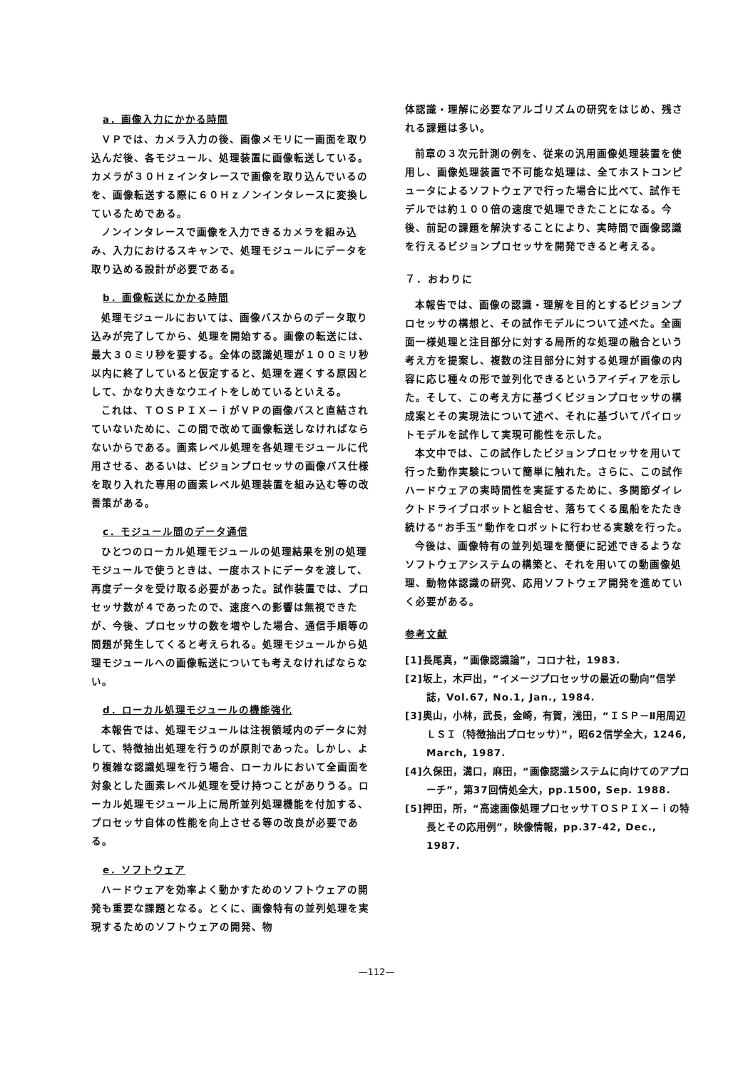a．画像入力にかかる時間
ＶＰでは、カメラ入力の後、画像メモリに一画面を取り込んだ後、各モジュール、処理装置に画像転送している。カメラが３０Ｈｚインタレースで画像を取り込んでいるのを、画像転送する際に６０Ｈｚノンインタレースに変換しているためである。
ノンインタレースで画像を入力できるカメラを組み込み、入力におけるスキャンで、処理モジュールにデータを取り込める設計が必要である。
b．画像転送にかかる時間
処理モジュールにおいては、画像バスからのデータ取り込みが完了してから、処理を開始する。画像の転送には、最大３０ミリ秒を要する。全体の認識処理が１００ミリ秒以内に終了していると仮定すると、処理を遅くする原因として、かなり大きなウエイトをしめているといえる。
これは、ＴＯＳＰＩＸ－ｉがＶＰの画像バスと直結されていないために、この間で改めて画像転送しなければならないからである。画素レベル処理を各処理モジュールに代用させる、あるいは、ビジョンプロセッサの画像バス仕様を取り入れた専用の画素レベル処理装置を組み込む等の改善策がある。
c．モジュール間のデータ通信
ひとつのローカル処理モジュールの処理結果を別の処理モジュールで使うときは、一度ホストにデータを渡して、再度データを受け取る必要があった。試作装置では、プロセッサ数が４であったので、速度への影響は無視できたが、今後、プロセッサの数を増やした場合、通信手順等の問題が発生してくると考えられる。処理モジュールから処理モジュールへの画像転送についても考えなければならない。
d．ローカル処理モジュールの機能強化
本報告では、処理モジュールは注視領域内のデータに対して、特徴抽出処理を行うのが原則であった。しかし、より複雑な認識処理を行う場合、ローカルにおいて全画面を対象とした画素レベル処理を受け持つことがありうる。ローカル処理モジュール上に局所並列処理機能を付加する、プロセッサ自体の性能を向上させる等の改良が必要である。
e．ソフトウェア
ハードウェアを効率よく動かすためのソフトウェアの開発も重要な課題となる。とくに、画像特有の並列処理を実現するためのソフトウェアの開発、物
体認識・理解に必要なアルゴリズムの研究をはじめ、残される課題は多い。
前章の３次元計測の例を、従来の汎用画像処理装置を使用し、画像処理装置で不可能な処理は、全てホストコンピュータによるソフトウェアで行った場合に比べて、試作モデルでは約１００倍の速度で処理できたことになる。今後、前記の課題を解決することにより、実時間で画像認識を行えるビジョンプロセッサを開発できると考える。
７．おわりに
本報告では、画像の認識・理解を目的とするビジョンプロセッサの構想と、その試作モデルについて述べた。全画面一様処理と注目部分に対する局所的な処理の融合という考え方を提案し、複数の注目部分に対する処理が画像の内容に応じ種々の形で並列化できるというアイディアを示した。そして、この考え方に基づくビジョンプロセッサの構成案とその実現法について述べ、それに基づいてパイロットモデルを試作して実現可能性を示した。
本文中では、この試作したビジョンプロセッサを用いて行った動作実験について簡単に触れた。さらに、この試作ハードウェアの実時間性を実証するために、多関節ダイレクトドライブロボットと組合せ、落ちてくる風船をたたき続ける“お手玉”動作をロボットに行わせる実験を行った。
今後は、画像特有の並列処理を簡便に記述できるようなソフトウェアシステムの構築と、それを用いての動画像処理、動物体認識の研究、応用ソフトウェア開発を進めていく必要がある。
参考文献
[1]長尾真，“画像認識論”，コロナ社，1983.
[2]坂上，木戸出，“イメージプロセッサの最近の動向”信学誌，Vol.67, No.1, Jan., 1984.
[3]奥山，小林，武長，金崎，有賀，浅田，“ＩＳＰ－Ⅱ用周辺ＬＳＩ（特徴抽出プロセッサ）”，昭62信学全大，1246, March, 1987.
[4]久保田，溝口，麻田，“画像認識システムに向けてのアプローチ”，第37回情処全大，pp.1500, Sep. 1988.
[5]押田，所，“高速画像処理プロセッサＴＯＳＰＩＸ－ｉの特長とその応用例”，映像情報，pp.37-42, Dec., 1987.
—112—